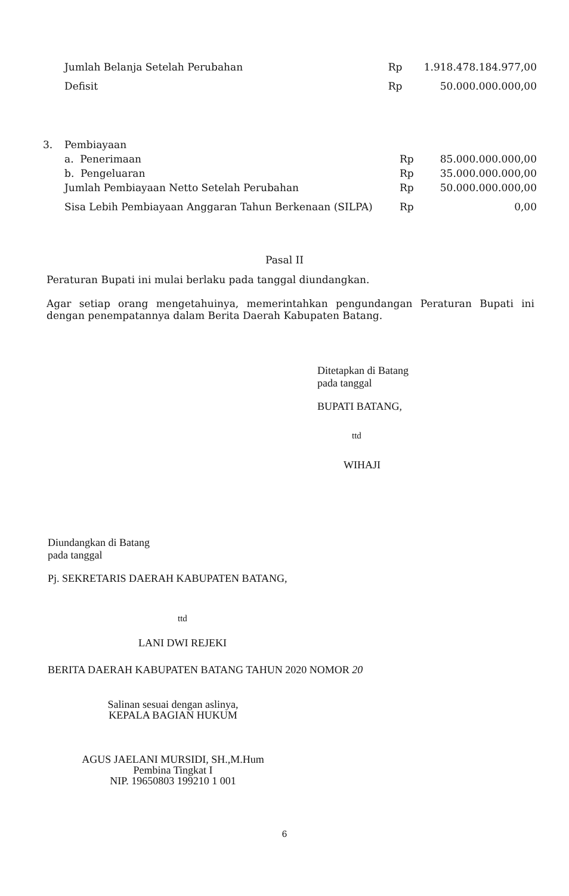| | Jumlah Belanja Setelah Perubahan | Rp | 1.918.478.184.977,00 |
| | Defisit | Rp | 50.000.000.000,00 |
| 3. | Pembiayaan | | |
| | a. Penerimaan | Rp | 85.000.000.000,00 |
| | b. Pengeluaran | Rp | 35.000.000.000,00 |
| | Jumlah Pembiayaan Netto Setelah Perubahan | Rp | 50.000.000.000,00 |
| | Sisa Lebih Pembiayaan Anggaran Tahun Berkenaan (SILPA) | Rp | 0,00 |
Pasal II
Peraturan Bupati ini mulai berlaku pada tanggal diundangkan.
Agar setiap orang mengetahuinya, memerintahkan pengundangan Peraturan Bupati ini dengan penempatannya dalam Berita Daerah Kabupaten Batang.
Ditetapkan di Batang
pada tanggal
BUPATI BATANG,
ttd
WIHAJI
Diundangkan di Batang
pada tanggal
Pj. SEKRETARIS DAERAH KABUPATEN BATANG,
ttd
LANI DWI REJEKI
BERITA DAERAH KABUPATEN BATANG TAHUN 2020 NOMOR 20
Salinan sesuai dengan aslinya,
KEPALA BAGIAN HUKUM
AGUS JAELANI MURSIDI, SH.,M.Hum
Pembina Tingkat I
NIP. 19650803 199210 1 001
6